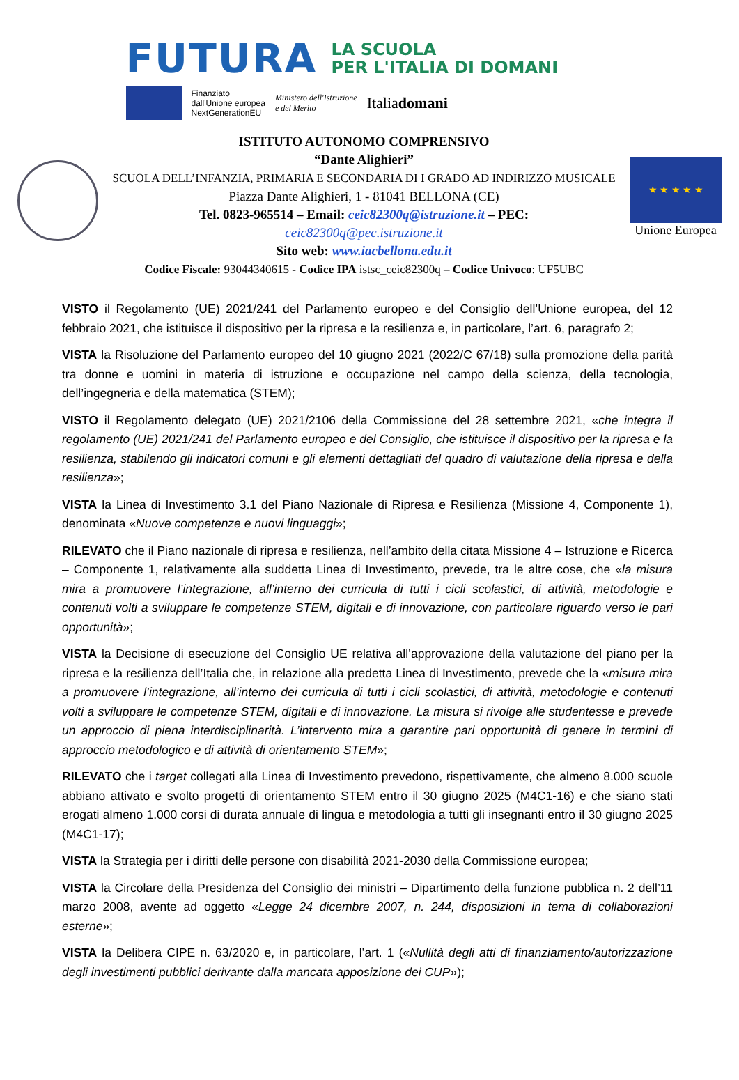FUTURA LA SCUOLA
PER L'ITALIA DI DOMANI
Finanziato
dall'Unione europea
NextGenerationEU Ministero dell'Istruzione
e del Merito Italiadomani
ISTITUTO AUTONOMO COMPRENSIVO
“Dante Alighieri”
SCUOLA DELL’INFANZIA, PRIMARIA E SECONDARIA DI I GRADO AD INDIRIZZO MUSICALE
Piazza Dante Alighieri, 1 - 81041 BELLONA (CE)
Tel. 0823-965514 – Email: ceic82300q@istruzione.it – PEC:
ceic82300q@pec.istruzione.it
Sito web: www.iacbellona.edu.it
Codice Fiscale: 93044340615 - Codice IPA istsc_ceic82300q – Codice Univoco: UF5UBC
★ ★ ★ ★ ★
Unione Europea
VISTO il Regolamento (UE) 2021/241 del Parlamento europeo e del Consiglio dell’Unione europea, del 12 febbraio 2021, che istituisce il dispositivo per la ripresa e la resilienza e, in particolare, l’art. 6, paragrafo 2;
VISTA la Risoluzione del Parlamento europeo del 10 giugno 2021 (2022/C 67/18) sulla promozione della parità tra donne e uomini in materia di istruzione e occupazione nel campo della scienza, della tecnologia, dell’ingegneria e della matematica (STEM);
VISTO il Regolamento delegato (UE) 2021/2106 della Commissione del 28 settembre 2021, «che integra il regolamento (UE) 2021/241 del Parlamento europeo e del Consiglio, che istituisce il dispositivo per la ripresa e la resilienza, stabilendo gli indicatori comuni e gli elementi dettagliati del quadro di valutazione della ripresa e della resilienza»;
VISTA la Linea di Investimento 3.1 del Piano Nazionale di Ripresa e Resilienza (Missione 4, Componente 1), denominata «Nuove competenze e nuovi linguaggi»;
RILEVATO che il Piano nazionale di ripresa e resilienza, nell’ambito della citata Missione 4 – Istruzione e Ricerca – Componente 1, relativamente alla suddetta Linea di Investimento, prevede, tra le altre cose, che «la misura mira a promuovere l’integrazione, all’interno dei curricula di tutti i cicli scolastici, di attività, metodologie e contenuti volti a sviluppare le competenze STEM, digitali e di innovazione, con particolare riguardo verso le pari opportunità»;
VISTA la Decisione di esecuzione del Consiglio UE relativa all’approvazione della valutazione del piano per la ripresa e la resilienza dell’Italia che, in relazione alla predetta Linea di Investimento, prevede che la «misura mira a promuovere l’integrazione, all’interno dei curricula di tutti i cicli scolastici, di attività, metodologie e contenuti volti a sviluppare le competenze STEM, digitali e di innovazione. La misura si rivolge alle studentesse e prevede un approccio di piena interdisciplinarità. L’intervento mira a garantire pari opportunità di genere in termini di approccio metodologico e di attività di orientamento STEM»;
RILEVATO che i target collegati alla Linea di Investimento prevedono, rispettivamente, che almeno 8.000 scuole abbiano attivato e svolto progetti di orientamento STEM entro il 30 giugno 2025 (M4C1-16) e che siano stati erogati almeno 1.000 corsi di durata annuale di lingua e metodologia a tutti gli insegnanti entro il 30 giugno 2025 (M4C1-17);
VISTA la Strategia per i diritti delle persone con disabilità 2021-2030 della Commissione europea;
VISTA la Circolare della Presidenza del Consiglio dei ministri – Dipartimento della funzione pubblica n. 2 dell’11 marzo 2008, avente ad oggetto «Legge 24 dicembre 2007, n. 244, disposizioni in tema di collaborazioni esterne»;
VISTA la Delibera CIPE n. 63/2020 e, in particolare, l’art. 1 («Nullità degli atti di finanziamento/autorizzazione degli investimenti pubblici derivante dalla mancata apposizione dei CUP»);